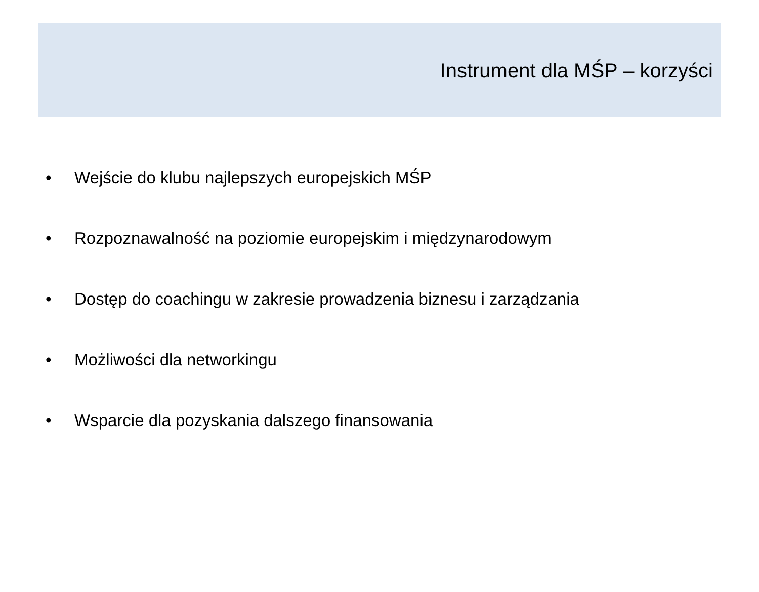Instrument dla MŚP – korzyści
• Wejście do klubu najlepszych europejskich MŚP
• Rozpoznawalność na poziomie europejskim i międzynarodowym
• Dostęp do coachingu w zakresie prowadzenia biznesu i zarządzania
• Możliwości dla networkingu
• Wsparcie dla pozyskania dalszego finansowania